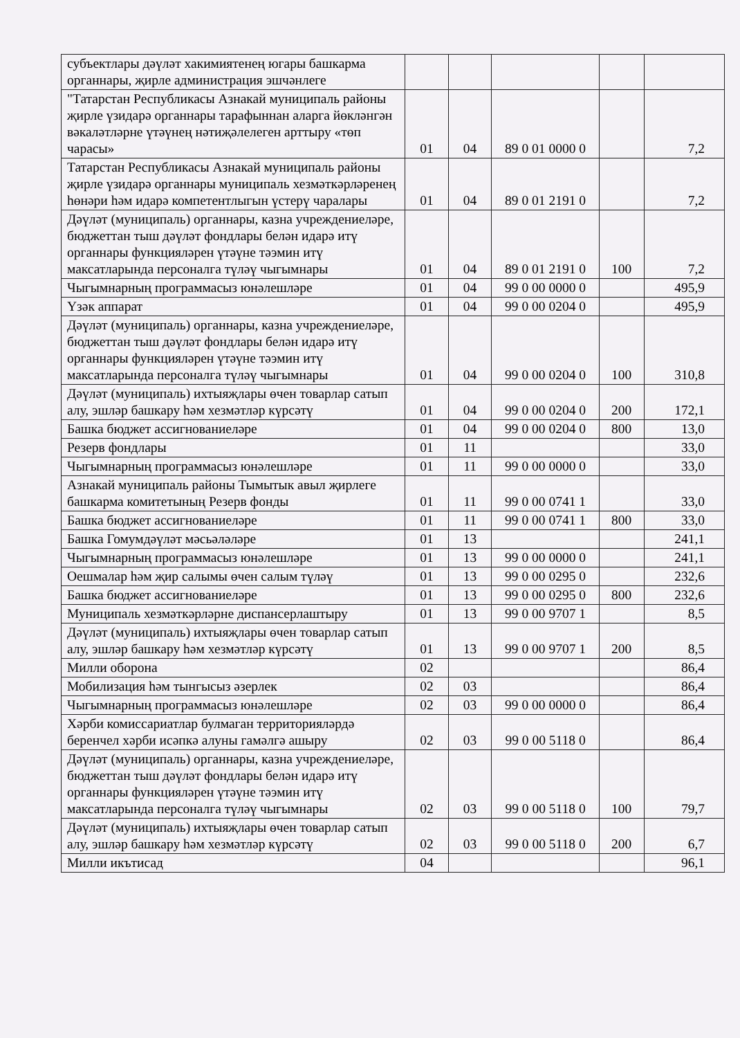| субъектлары дәүләт хакимиятенең югары башкарма органнары, җирле администрация эшчәнлеге | | | | | |
| "Татарстан Республикасы Азнакай муниципаль районы җирле үзидарә органнары тарафыннан аларга йөкләнгән вәкаләтләрне үтәүнең нәтиҗәлелеген арттыру «төп чарасы» | 01 | 04 | 89 0 01 0000 0 | | 7,2 |
| Татарстан Республикасы Азнакай муниципаль районы җирле үзидарә органнары муниципаль хезмәткәрләренең һөнәри һәм идарә компетентлыгын үстерү чаралары | 01 | 04 | 89 0 01 2191 0 | | 7,2 |
| Дәүләт (муниципаль) органнары, казна учреждениеләре, бюджеттан тыш дәүләт фондлары белән идарә итү органнары функцияләрен үтәүне тәэмин итү максатларында персоналга түләү чыгымнары | 01 | 04 | 89 0 01 2191 0 | 100 | 7,2 |
| Чыгымнарның программасыз юнәлешләре | 01 | 04 | 99 0 00 0000 0 | | 495,9 |
| Үзәк аппарат | 01 | 04 | 99 0 00 0204 0 | | 495,9 |
| Дәүләт (муниципаль) органнары, казна учреждениеләре, бюджеттан тыш дәүләт фондлары белән идарә итү органнары функцияләрен үтәүне тәэмин итү максатларында персоналга түләү чыгымнары | 01 | 04 | 99 0 00 0204 0 | 100 | 310,8 |
| Дәүләт (муниципаль) ихтыяҗлары өчен товарлар сатып алу, эшләр башкару һәм хезмәтләр күрсәтү | 01 | 04 | 99 0 00 0204 0 | 200 | 172,1 |
| Башка бюджет ассигнованиеләре | 01 | 04 | 99 0 00 0204 0 | 800 | 13,0 |
| Резерв фондлары | 01 | 11 | | | 33,0 |
| Чыгымнарның программасыз юнәлешләре | 01 | 11 | 99 0 00 0000 0 | | 33,0 |
| Азнакай муниципаль районы Тымытык авыл җирлеге башкарма комитетының Резерв фонды | 01 | 11 | 99 0 00 0741 1 | | 33,0 |
| Башка бюджет ассигнованиеләре | 01 | 11 | 99 0 00 0741 1 | 800 | 33,0 |
| Башка Гомумдәүләт мәсьәләләре | 01 | 13 | | | 241,1 |
| Чыгымнарның программасыз юнәлешләре | 01 | 13 | 99 0 00 0000 0 | | 241,1 |
| Оешмалар һәм җир салымы өчен салым түләү | 01 | 13 | 99 0 00 0295 0 | | 232,6 |
| Башка бюджет ассигнованиеләре | 01 | 13 | 99 0 00 0295 0 | 800 | 232,6 |
| Муниципаль хезмәткәрләрне диспансерлаштыру | 01 | 13 | 99 0 00 9707 1 | | 8,5 |
| Дәүләт (муниципаль) ихтыяҗлары өчен товарлар сатып алу, эшләр башкару һәм хезмәтләр күрсәтү | 01 | 13 | 99 0 00 9707 1 | 200 | 8,5 |
| Милли оборона | 02 | | | | 86,4 |
| Мобилизация һәм тынгысыз әзерлек | 02 | 03 | | | 86,4 |
| Чыгымнарның программасыз юнәлешләре | 02 | 03 | 99 0 00 0000 0 | | 86,4 |
| Хәрби комиссариатлар булмаган территорияләрдә беренчел хәрби исәпкә алуны гамәлгә ашыру | 02 | 03 | 99 0 00 5118 0 | | 86,4 |
| Дәүләт (муниципаль) органнары, казна учреждениеләре, бюджеттан тыш дәүләт фондлары белән идарә итү органнары функцияләрен үтәүне тәэмин итү максатларында персоналга түләү чыгымнары | 02 | 03 | 99 0 00 5118 0 | 100 | 79,7 |
| Дәүләт (муниципаль) ихтыяҗлары өчен товарлар сатып алу, эшләр башкару һәм хезмәтләр күрсәтү | 02 | 03 | 99 0 00 5118 0 | 200 | 6,7 |
| Милли икътисад | 04 | | | | 96,1 |